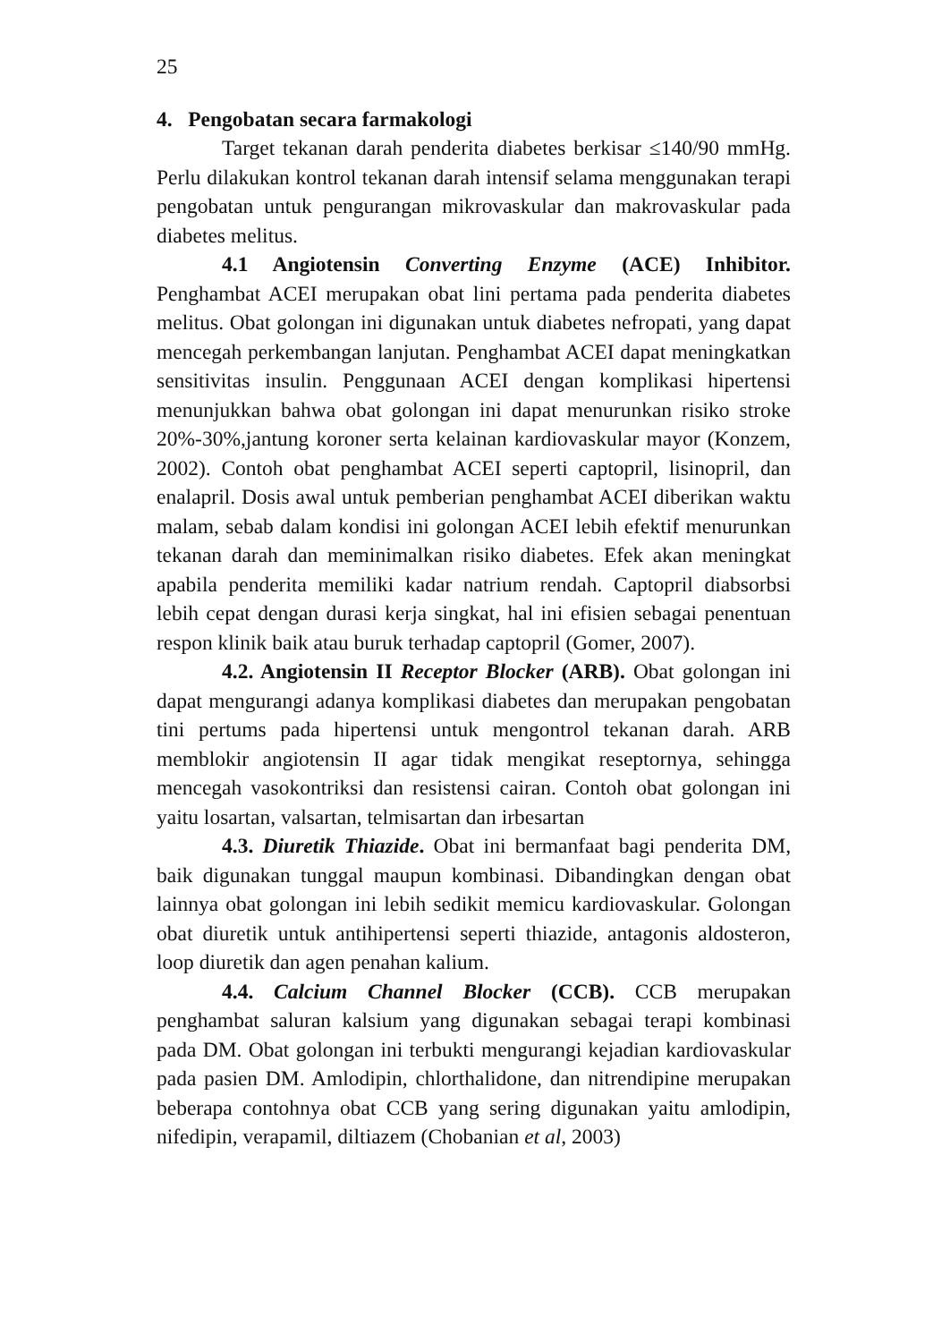25
4. Pengobatan secara farmakologi
Target tekanan darah penderita diabetes berkisar ≤140/90 mmHg. Perlu dilakukan kontrol tekanan darah intensif selama menggunakan terapi pengobatan untuk pengurangan mikrovaskular dan makrovaskular pada diabetes melitus.
4.1 Angiotensin Converting Enzyme (ACE) Inhibitor. Penghambat ACEI merupakan obat lini pertama pada penderita diabetes melitus. Obat golongan ini digunakan untuk diabetes nefropati, yang dapat mencegah perkembangan lanjutan. Penghambat ACEI dapat meningkatkan sensitivitas insulin. Penggunaan ACEI dengan komplikasi hipertensi menunjukkan bahwa obat golongan ini dapat menurunkan risiko stroke 20%-30%,jantung koroner serta kelainan kardiovaskular mayor (Konzem, 2002). Contoh obat penghambat ACEI seperti captopril, lisinopril, dan enalapril. Dosis awal untuk pemberian penghambat ACEI diberikan waktu malam, sebab dalam kondisi ini golongan ACEI lebih efektif menurunkan tekanan darah dan meminimalkan risiko diabetes. Efek akan meningkat apabila penderita memiliki kadar natrium rendah. Captopril diabsorbsi lebih cepat dengan durasi kerja singkat, hal ini efisien sebagai penentuan respon klinik baik atau buruk terhadap captopril (Gomer, 2007).
4.2. Angiotensin II Receptor Blocker (ARB). Obat golongan ini dapat mengurangi adanya komplikasi diabetes dan merupakan pengobatan tini pertums pada hipertensi untuk mengontrol tekanan darah. ARB memblokir angiotensin II agar tidak mengikat reseptornya, sehingga mencegah vasokontriksi dan resistensi cairan. Contoh obat golongan ini yaitu losartan, valsartan, telmisartan dan irbesartan
4.3. Diuretik Thiazide. Obat ini bermanfaat bagi penderita DM, baik digunakan tunggal maupun kombinasi. Dibandingkan dengan obat lainnya obat golongan ini lebih sedikit memicu kardiovaskular. Golongan obat diuretik untuk antihipertensi seperti thiazide, antagonis aldosteron, loop diuretik dan agen penahan kalium.
4.4. Calcium Channel Blocker (CCB). CCB merupakan penghambat saluran kalsium yang digunakan sebagai terapi kombinasi pada DM. Obat golongan ini terbukti mengurangi kejadian kardiovaskular pada pasien DM. Amlodipin, chlorthalidone, dan nitrendipine merupakan beberapa contohnya obat CCB yang sering digunakan yaitu amlodipin, nifedipin, verapamil, diltiazem (Chobanian et al, 2003)